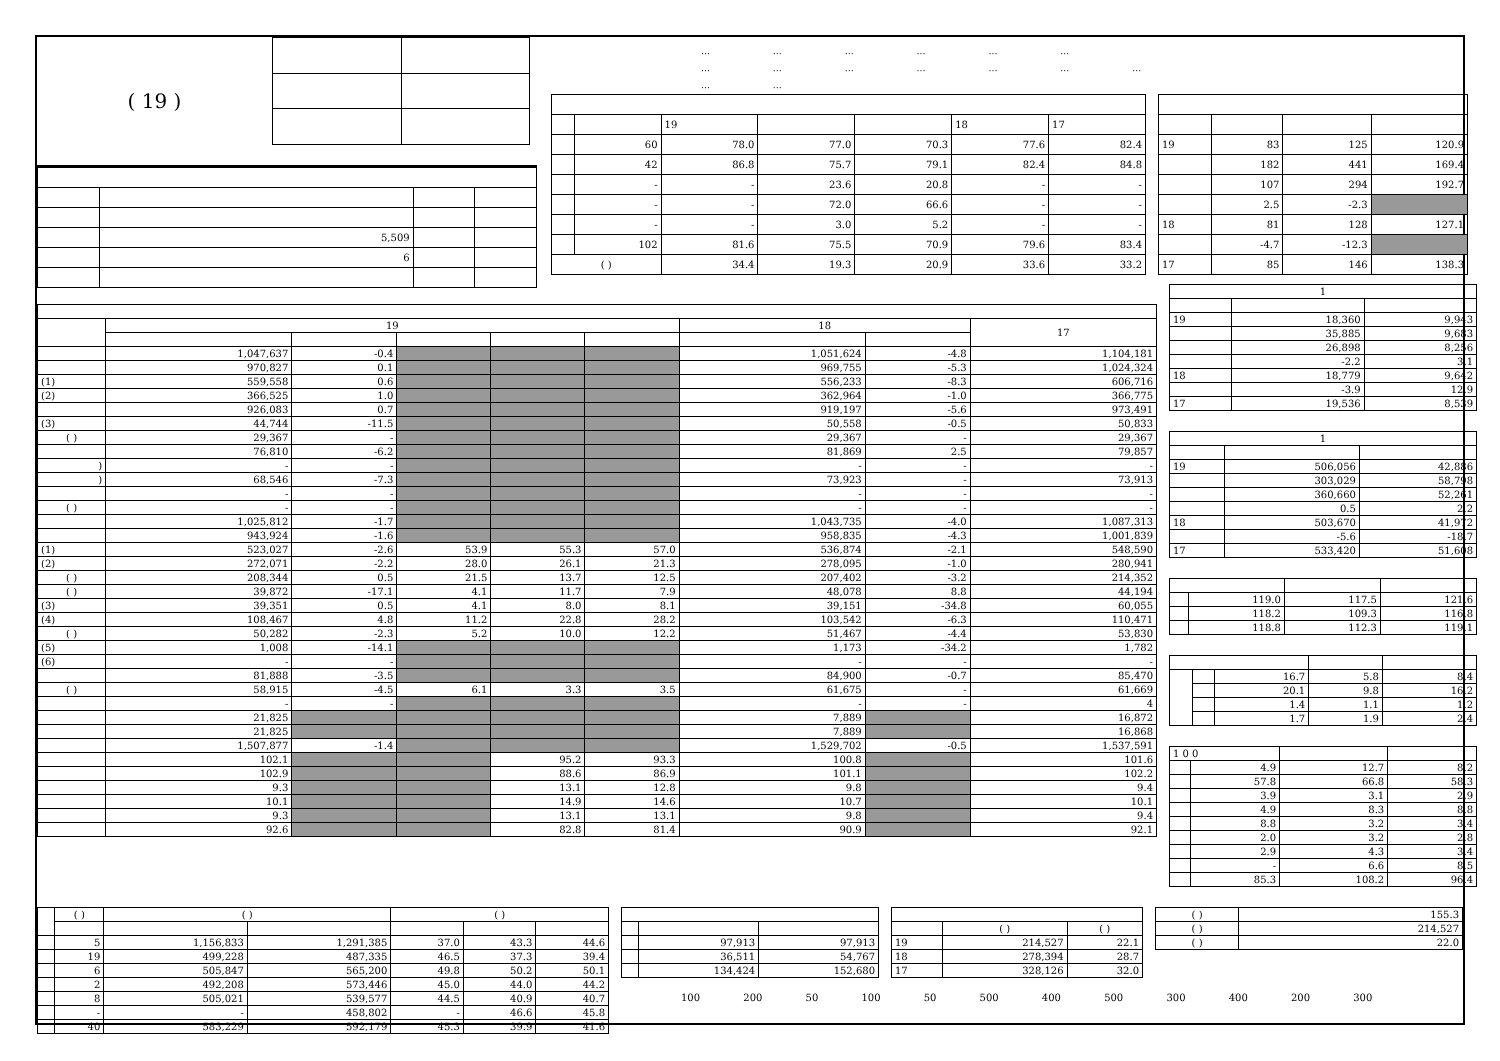( 19 )
| | 5,509 | | |
| | 6 | | |
… … … … … …
… … … … … … …
… …
| | | 19 | | | 18 | 17 |
| | 60 | 78.0 | 77.0 | 70.3 | 77.6 | 82.4 |
| | 42 | 86.8 | 75.7 | 79.1 | 82.4 | 84.8 |
| | - | - | 23.6 | 20.8 | - | - |
| | - | - | 72.0 | 66.6 | - | - |
| | - | - | 3.0 | 5.2 | - | - |
| | 102 | 81.6 | 75.5 | 70.9 | 79.6 | 83.4 |
| ( ) | | 34.4 | 19.3 | 20.9 | 33.6 | 33.2 |
| 19 | 83 | 125 | 120.9 |
| | 182 | 441 | 169.4 |
| | 107 | 294 | 192.7 |
| | 2.5 | -2.3 | |
| 18 | 81 | 128 | 127.1 |
| | -4.7 | -12.3 | |
| 17 | 85 | 146 | 138.3 |
| | 19 | | | | | 18 | | 17 |
| | 1,047,637 | -0.4 | | | | 1,051,624 | -4.8 | 1,104,181 |
| | 970,827 | 0.1 | | | | 969,755 | -5.3 | 1,024,324 |
| (1) | 559,558 | 0.6 | | | | 556,233 | -8.3 | 606,716 |
| (2) | 366,525 | 1.0 | | | | 362,964 | -1.0 | 366,775 |
| | 926,083 | 0.7 | | | | 919,197 | -5.6 | 973,491 |
| (3) | 44,744 | -11.5 | | | | 50,558 | -0.5 | 50,833 |
| ( ) | 29,367 | - | | | | 29,367 | - | 29,367 |
| | 76,810 | -6.2 | | | | 81,869 | 2.5 | 79,857 |
| ) | - | - | | | | - | - | - |
| ) | 68,546 | -7.3 | | | | 73,923 | - | 73,913 |
| | - | - | | | | - | - | - |
| ( ) | - | - | | | | - | - | - |
| | 1,025,812 | -1.7 | | | | 1,043,735 | -4.0 | 1,087,313 |
| | 943,924 | -1.6 | | | | 958,835 | -4.3 | 1,001,839 |
| (1) | 523,027 | -2.6 | 53.9 | 55.3 | 57.0 | 536,874 | -2.1 | 548,590 |
| (2) | 272,071 | -2.2 | 28.0 | 26.1 | 21.3 | 278,095 | -1.0 | 280,941 |
| ( ) | 208,344 | 0.5 | 21.5 | 13.7 | 12.5 | 207,402 | -3.2 | 214,352 |
| ( ) | 39,872 | -17.1 | 4.1 | 11.7 | 7.9 | 48,078 | 8.8 | 44,194 |
| (3) | 39,351 | 0.5 | 4.1 | 8.0 | 8.1 | 39,151 | -34.8 | 60,055 |
| (4) | 108,467 | 4.8 | 11.2 | 22.8 | 28.2 | 103,542 | -6.3 | 110,471 |
| ( ) | 50,282 | -2.3 | 5.2 | 10.0 | 12.2 | 51,467 | -4.4 | 53,830 |
| (5) | 1,008 | -14.1 | | | | 1,173 | -34.2 | 1,782 |
| (6) | - | - | | | | - | - | - |
| | 81,888 | -3.5 | | | | 84,900 | -0.7 | 85,470 |
| ( ) | 58,915 | -4.5 | 6.1 | 3.3 | 3.5 | 61,675 | - | 61,669 |
| | - | - | | | | - | - | 4 |
| | 21,825 | | | | | 7,889 | | 16,872 |
| | 21,825 | | | | | 7,889 | | 16,868 |
| | 1,507,877 | -1.4 | | | | 1,529,702 | -0.5 | 1,537,591 |
| | 102.1 | | | 95.2 | 93.3 | 100.8 | | 101.6 |
| | 102.9 | | | 88.6 | 86.9 | 101.1 | | 102.2 |
| | 9.3 | | | 13.1 | 12.8 | 9.8 | | 9.4 |
| | 10.1 | | | 14.9 | 14.6 | 10.7 | | 10.1 |
| | 9.3 | | | 13.1 | 13.1 | 9.8 | | 9.4 |
| | 92.6 | | | 82.8 | 81.4 | 90.9 | | 92.1 |
| 1 | | |
| 19 | 18,360 | 9,943 |
| | 35,885 | 9,683 |
| | 26,898 | 8,256 |
| | -2.2 | 3.1 |
| 18 | 18,779 | 9,642 |
| | -3.9 | 12.9 |
| 17 | 19,536 | 8,539 |
| 1 | | |
| 19 | 506,056 | 42,886 |
| | 303,029 | 58,798 |
| | 360,660 | 52,261 |
| | 0.5 | 2.2 |
| 18 | 503,670 | 41,972 |
| | -5.6 | -18.7 |
| 17 | 533,420 | 51,608 |
| | 119.0 | 117.5 | 121.6 |
| | 118.2 | 109.3 | 116.8 |
| | 118.8 | 112.3 | 119.1 |
| | | 16.7 | 5.8 | 8.4 |
| | | 20.1 | 9.8 | 16.2 |
| | | 1.4 | 1.1 | 1.2 |
| | | 1.7 | 1.9 | 2.4 |
| 1 0 0 | | | |
| | 4.9 | 12.7 | 8.2 |
| | 57.8 | 66.8 | 58.3 |
| | 3.9 | 3.1 | 2.9 |
| | 4.9 | 8.3 | 8.8 |
| | 8.8 | 3.2 | 3.4 |
| | 2.0 | 3.2 | 2.8 |
| | 2.9 | 4.3 | 3.4 |
| | - | 6.6 | 8.5 |
| | 85.3 | 108.2 | 96.4 |
| | ( ) | ( ) | | ( ) | | |
| | 5 | 1,156,833 | 1,291,385 | 37.0 | 43.3 | 44.6 |
| | 19 | 499,228 | 487,335 | 46.5 | 37.3 | 39.4 |
| | 6 | 505,847 | 565,200 | 49.8 | 50.2 | 50.1 |
| | 2 | 492,208 | 573,446 | 45.0 | 44.0 | 44.2 |
| | 8 | 505,021 | 539,577 | 44.5 | 40.9 | 40.7 |
| | - | - | 458,802 | - | 46.6 | 45.8 |
| | 40 | 583,229 | 592,179 | 45.3 | 39.9 | 41.6 |
| | 97,913 | 97,913 |
| | 36,511 | 54,767 |
| | 134,424 | 152,680 |
| | ( ) | ( ) |
| 19 | 214,527 | 22.1 |
| 18 | 278,394 | 28.7 |
| 17 | 328,126 | 32.0 |
| ( ) | 155.3 |
| ( ) | 214,527 |
| ( ) | 22.0 |
100 200 50 100 50 500 400 500 300 400 200 300